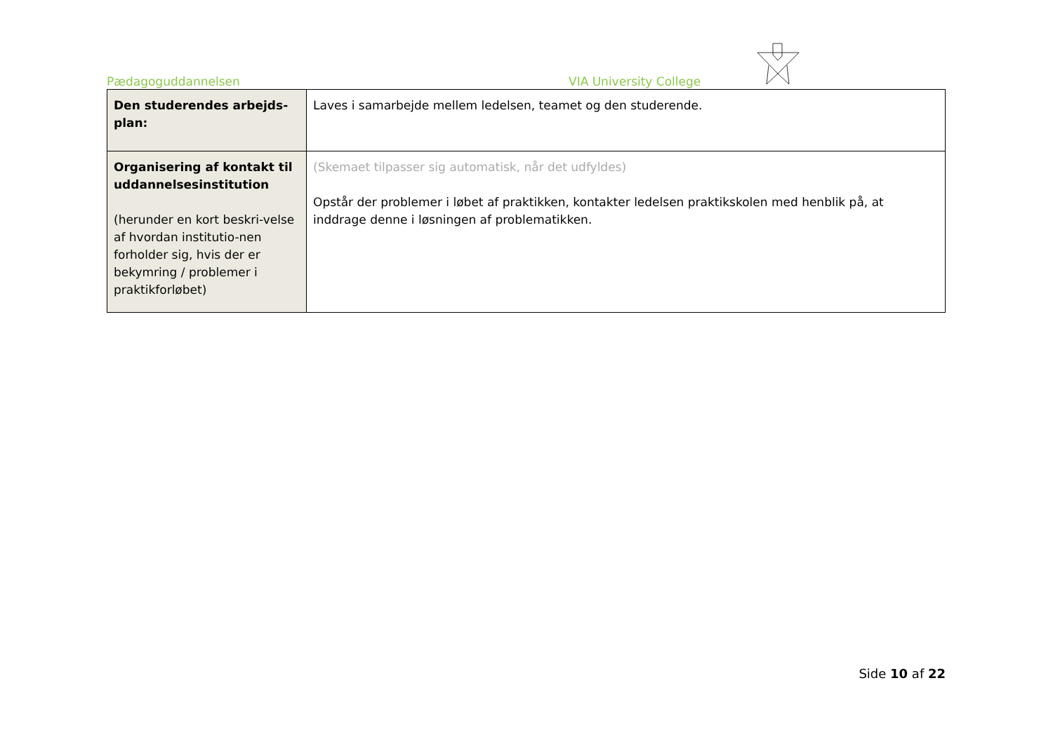Pædagoguddannelsen VIA University College
| Den studerendes arbejds-plan: | Laves i samarbejde mellem ledelsen, teamet og den studerende. |
| Organisering af kontakt til uddannelsesinstitution (herunder en kort beskri-velse af hvordan institutio-nen forholder sig, hvis der er bekymring / problemer i praktikforløbet) | (Skemaet tilpasser sig automatisk, når det udfyldes) Opstår der problemer i løbet af praktikken, kontakter ledelsen praktikskolen med henblik på, at inddrage denne i løsningen af problematikken. |
Side 10 af 22